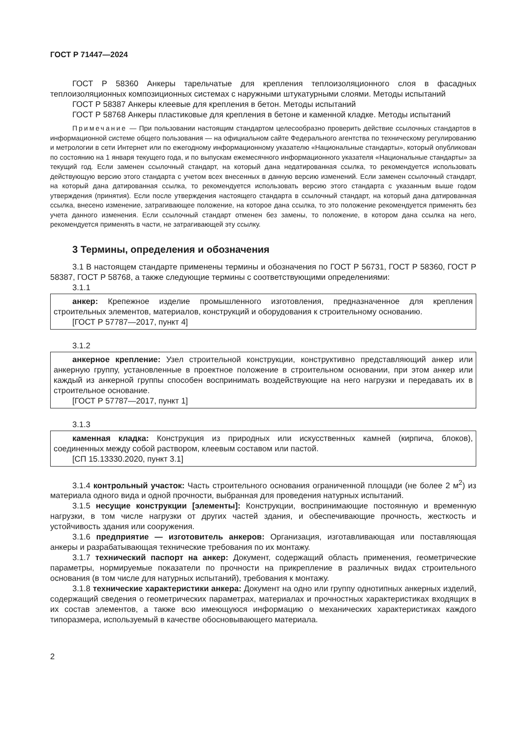ГОСТ Р 71447—2024
ГОСТ Р 58360 Анкеры тарельчатые для крепления теплоизоляционного слоя в фасадных теплоизоляционных композиционных системах с наружными штукатурными слоями. Методы испытаний
ГОСТ Р 58387 Анкеры клеевые для крепления в бетон. Методы испытаний
ГОСТ Р 58768 Анкеры пластиковые для крепления в бетоне и каменной кладке. Методы испытаний
Примечание — При пользовании настоящим стандартом целесообразно проверить действие ссылочных стандартов в информационной системе общего пользования — на официальном сайте Федерального агентства по техническому регулированию и метрологии в сети Интернет или по ежегодному информационному указателю «Национальные стандарты», который опубликован по состоянию на 1 января текущего года, и по выпускам ежемесячного информационного указателя «Национальные стандарты» за текущий год. Если заменен ссылочный стандарт, на который дана недатированная ссылка, то рекомендуется использовать действующую версию этого стандарта с учетом всех внесенных в данную версию изменений. Если заменен ссылочный стандарт, на который дана датированная ссылка, то рекомендуется использовать версию этого стандарта с указанным выше годом утверждения (принятия). Если после утверждения настоящего стандарта в ссылочный стандарт, на который дана датированная ссылка, внесено изменение, затрагивающее положение, на которое дана ссылка, то это положение рекомендуется применять без учета данного изменения. Если ссылочный стандарт отменен без замены, то положение, в котором дана ссылка на него, рекомендуется применять в части, не затрагивающей эту ссылку.
3 Термины, определения и обозначения
3.1 В настоящем стандарте применены термины и обозначения по ГОСТ Р 56731, ГОСТ Р 58360, ГОСТ Р 58387, ГОСТ Р 58768, а также следующие термины с соответствующими определениями:
3.1.1
анкер: Крепежное изделие промышленного изготовления, предназначенное для крепления строительных элементов, материалов, конструкций и оборудования к строительному основанию.
[ГОСТ Р 57787—2017, пункт 4]
3.1.2
анкерное крепление: Узел строительной конструкции, конструктивно представляющий анкер или анкерную группу, установленные в проектное положение в строительном основании, при этом анкер или каждый из анкерной группы способен воспринимать воздействующие на него нагрузки и передавать их в строительное основание.
[ГОСТ Р 57787—2017, пункт 1]
3.1.3
каменная кладка: Конструкция из природных или искусственных камней (кирпича, блоков), соединенных между собой раствором, клеевым составом или пастой.
[СП 15.13330.2020, пункт 3.1]
3.1.4 контрольный участок: Часть строительного основания ограниченной площади (не более 2 м<sup>2</sup>) из материала одного вида и одной прочности, выбранная для проведения натурных испытаний.
3.1.5 несущие конструкции [элементы]: Конструкции, воспринимающие постоянную и временную нагрузки, в том числе нагрузки от других частей здания, и обеспечивающие прочность, жесткость и устойчивость здания или сооружения.
3.1.6 предприятие — изготовитель анкеров: Организация, изготавливающая или поставляющая анкеры и разрабатывающая технические требования по их монтажу.
3.1.7 технический паспорт на анкер: Документ, содержащий область применения, геометрические параметры, нормируемые показатели по прочности на прикрепление в различных видах строительного основания (в том числе для натурных испытаний), требования к монтажу.
3.1.8 технические характеристики анкера: Документ на одно или группу однотипных анкерных изделий, содержащий сведения о геометрических параметрах, материалах и прочностных характеристиках входящих в их состав элементов, а также всю имеющуюся информацию о механических характеристиках каждого типоразмера, используемый в качестве обосновывающего материала.
2